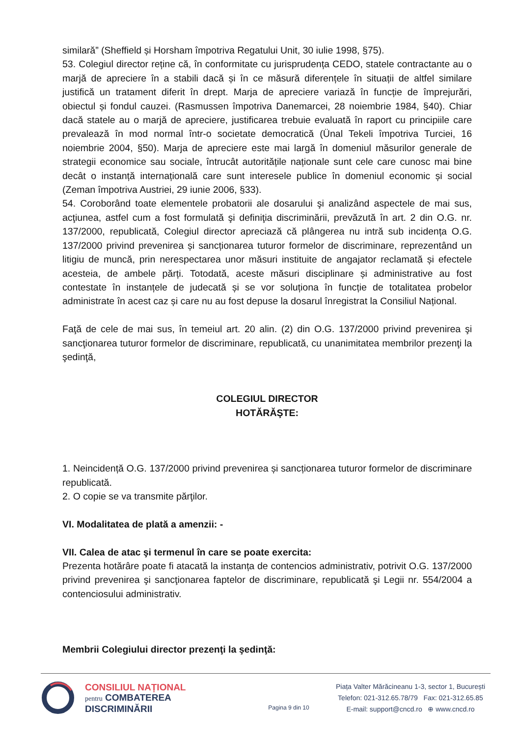similară” (Sheffield și Horsham împotriva Regatului Unit, 30 iulie 1998, §75).
53. Colegiul director reține că, în conformitate cu jurisprudența CEDO, statele contractante au o marjă de apreciere în a stabili dacă și în ce măsură diferențele în situații de altfel similare justifică un tratament diferit în drept. Marja de apreciere variază în funcție de împrejurări, obiectul și fondul cauzei. (Rasmussen împotriva Danemarcei, 28 noiembrie 1984, §40). Chiar dacă statele au o marjă de apreciere, justificarea trebuie evaluată în raport cu principiile care prevalează în mod normal într-o societate democratică (Ünal Tekeli împotriva Turciei, 16 noiembrie 2004, §50). Marja de apreciere este mai largă în domeniul măsurilor generale de strategii economice sau sociale, întrucât autoritățile naționale sunt cele care cunosc mai bine decât o instanță internațională care sunt interesele publice în domeniul economic și social (Zeman împotriva Austriei, 29 iunie 2006, §33).
54. Coroborând toate elementele probatorii ale dosarului şi analizând aspectele de mai sus, acţiunea, astfel cum a fost formulată şi definiţia discriminării, prevăzută în art. 2 din O.G. nr. 137/2000, republicată, Colegiul director apreciază că plângerea nu intră sub incidența O.G. 137/2000 privind prevenirea și sancționarea tuturor formelor de discriminare, reprezentând un litigiu de muncă, prin nerespectarea unor măsuri instituite de angajator reclamată și efectele acesteia, de ambele părți. Totodată, aceste măsuri disciplinare și administrative au fost contestate în instanțele de judecată și se vor soluționa în funcție de totalitatea probelor administrate în acest caz și care nu au fost depuse la dosarul înregistrat la Consiliul Național.
Faţă de cele de mai sus, în temeiul art. 20 alin. (2) din O.G. 137/2000 privind prevenirea şi sancţionarea tuturor formelor de discriminare, republicată, cu unanimitatea membrilor prezenţi la şedinţă,
COLEGIUL DIRECTOR
HOTĂRĂŞTE:
1. Neincidență O.G. 137/2000 privind prevenirea și sancționarea tuturor formelor de discriminare republicată.
2. O copie se va transmite părţilor.
VI. Modalitatea de plată a amenzii: -
VII. Calea de atac şi termenul în care se poate exercita:
Prezenta hotărâre poate fi atacată la instanța de contencios administrativ, potrivit O.G. 137/2000 privind prevenirea şi sancţionarea faptelor de discriminare, republicată şi Legii nr. 554/2004 a contenciosului administrativ.
Membrii Colegiului director prezenţi la şedinţă:
CONSILIUL NAȚIONAL
pentru COMBATEREA
DISCRIMINĂRII
Pagina 9 din 10
Piața Valter Mărăcineanu 1-3, sector 1, București
Telefon: 021-312.65.78/79 Fax: 021-312.65.85
E-mail: support@cncd.ro ⊕ www.cncd.ro